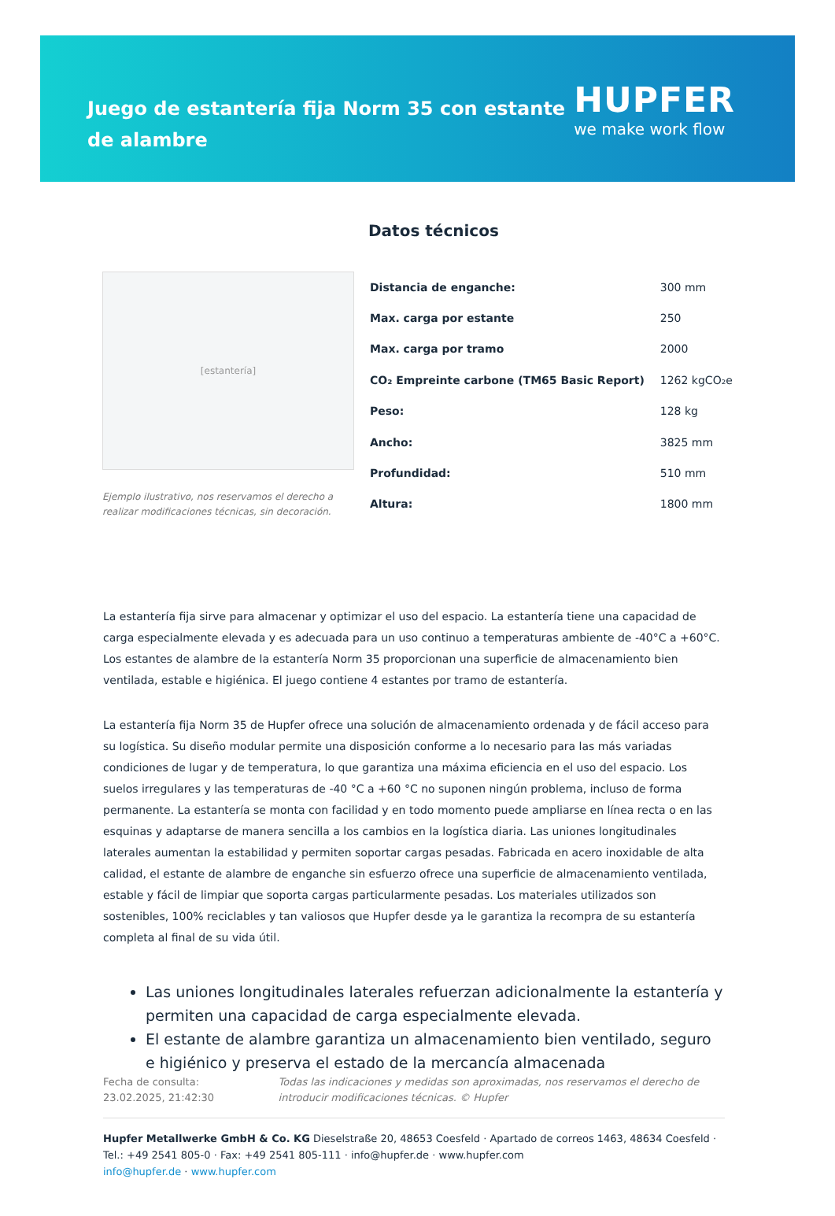Juego de estantería fija Norm 35 con estante de alambre
HUPFER
we make work flow
Datos técnicos
[estantería]
Ejemplo ilustrativo, nos reservamos el derecho a realizar modificaciones técnicas, sin decoración.
| Distancia de enganche: | 300 mm |
| Max. carga por estante | 250 |
| Max. carga por tramo | 2000 |
| CO₂ Empreinte carbone (TM65 Basic Report) | 1262 kgCO₂e |
| Peso: | 128 kg |
| Ancho: | 3825 mm |
| Profundidad: | 510 mm |
| Altura: | 1800 mm |
La estantería fija sirve para almacenar y optimizar el uso del espacio. La estantería tiene una capacidad de carga especialmente elevada y es adecuada para un uso continuo a temperaturas ambiente de -40°C a +60°C. Los estantes de alambre de la estantería Norm 35 proporcionan una superficie de almacenamiento bien ventilada, estable e higiénica. El juego contiene 4 estantes por tramo de estantería.
La estantería fija Norm 35 de Hupfer ofrece una solución de almacenamiento ordenada y de fácil acceso para su logística. Su diseño modular permite una disposición conforme a lo necesario para las más variadas condiciones de lugar y de temperatura, lo que garantiza una máxima eficiencia en el uso del espacio. Los suelos irregulares y las temperaturas de -40 °C a +60 °C no suponen ningún problema, incluso de forma permanente. La estantería se monta con facilidad y en todo momento puede ampliarse en línea recta o en las esquinas y adaptarse de manera sencilla a los cambios en la logística diaria. Las uniones longitudinales laterales aumentan la estabilidad y permiten soportar cargas pesadas. Fabricada en acero inoxidable de alta calidad, el estante de alambre de enganche sin esfuerzo ofrece una superficie de almacenamiento ventilada, estable y fácil de limpiar que soporta cargas particularmente pesadas. Los materiales utilizados son sostenibles, 100% reciclables y tan valiosos que Hupfer desde ya le garantiza la recompra de su estantería completa al final de su vida útil.
Las uniones longitudinales laterales refuerzan adicionalmente la estantería y permiten una capacidad de carga especialmente elevada.
El estante de alambre garantiza un almacenamiento bien ventilado, seguro e higiénico y preserva el estado de la mercancía almacenada
Fecha de consulta: 23.02.2025, 21:42:30
Todas las indicaciones y medidas son aproximadas, nos reservamos el derecho de introducir modificaciones técnicas. © Hupfer
Hupfer Metallwerke GmbH & Co. KG Dieselstraße 20, 48653 Coesfeld · Apartado de correos 1463, 48634 Coesfeld · Tel.: +49 2541 805-0 · Fax: +49 2541 805-111 · info@hupfer.de · www.hupfer.com
info@hupfer.de · www.hupfer.com